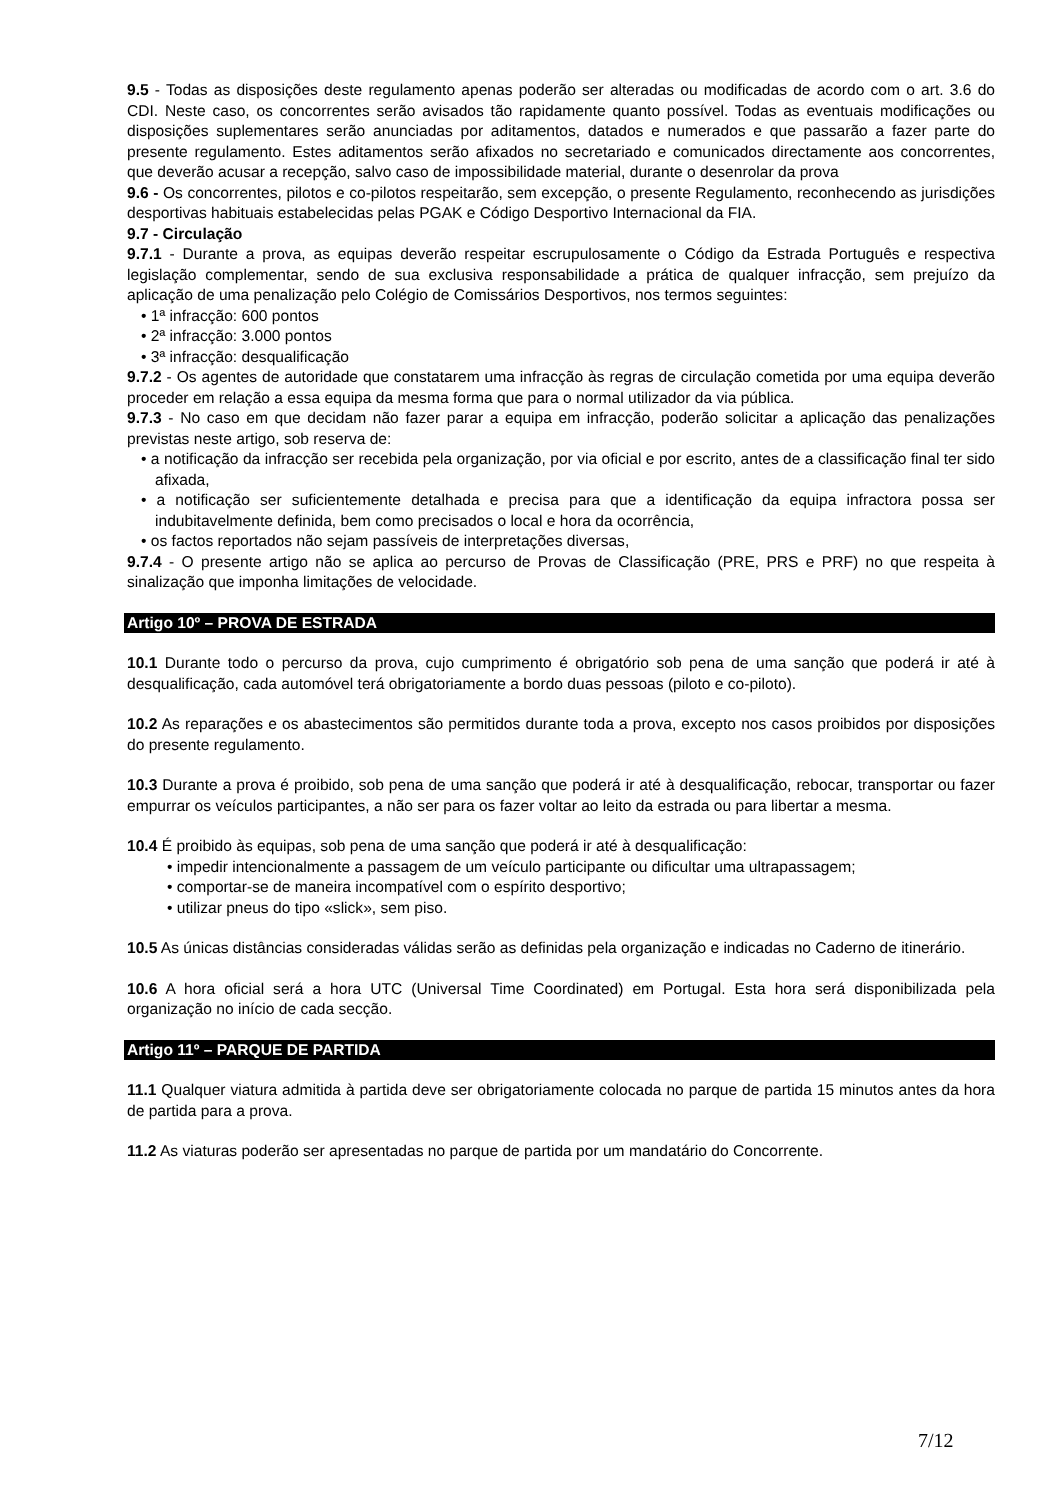9.5 - Todas as disposições deste regulamento apenas poderão ser alteradas ou modificadas de acordo com o art. 3.6 do CDI. Neste caso, os concorrentes serão avisados tão rapidamente quanto possível. Todas as eventuais modificações ou disposições suplementares serão anunciadas por aditamentos, datados e numerados e que passarão a fazer parte do presente regulamento. Estes aditamentos serão afixados no secretariado e comunicados directamente aos concorrentes, que deverão acusar a recepção, salvo caso de impossibilidade material, durante o desenrolar da prova
9.6 - Os concorrentes, pilotos e co-pilotos respeitarão, sem excepção, o presente Regulamento, reconhecendo as jurisdições desportivas habituais estabelecidas pelas PGAK e Código Desportivo Internacional da FIA.
9.7 - Circulação
9.7.1 - Durante a prova, as equipas deverão respeitar escrupulosamente o Código da Estrada Português e respectiva legislação complementar, sendo de sua exclusiva responsabilidade a prática de qualquer infracção, sem prejuízo da aplicação de uma penalização pelo Colégio de Comissários Desportivos, nos termos seguintes:
• 1ª infracção: 600 pontos
• 2ª infracção: 3.000 pontos
• 3ª infracção: desqualificação
9.7.2 - Os agentes de autoridade que constatarem uma infracção às regras de circulação cometida por uma equipa deverão proceder em relação a essa equipa da mesma forma que para o normal utilizador da via pública.
9.7.3 - No caso em que decidam não fazer parar a equipa em infracção, poderão solicitar a aplicação das penalizações previstas neste artigo, sob reserva de:
• a notificação da infracção ser recebida pela organização, por via oficial e por escrito, antes de a classificação final ter sido afixada,
• a notificação ser suficientemente detalhada e precisa para que a identificação da equipa infractora possa ser indubitavelmente definida, bem como precisados o local e hora da ocorrência,
• os factos reportados não sejam passíveis de interpretações diversas,
9.7.4 - O presente artigo não se aplica ao percurso de Provas de Classificação (PRE, PRS e PRF) no que respeita à sinalização que imponha limitações de velocidade.
Artigo 10º – PROVA DE ESTRADA
10.1 Durante todo o percurso da prova, cujo cumprimento é obrigatório sob pena de uma sanção que poderá ir até à desqualificação, cada automóvel terá obrigatoriamente a bordo duas pessoas (piloto e co-piloto).
10.2 As reparações e os abastecimentos são permitidos durante toda a prova, excepto nos casos proibidos por disposições do presente regulamento.
10.3 Durante a prova é proibido, sob pena de uma sanção que poderá ir até à desqualificação, rebocar, transportar ou fazer empurrar os veículos participantes, a não ser para os fazer voltar ao leito da estrada ou para libertar a mesma.
10.4 É proibido às equipas, sob pena de uma sanção que poderá ir até à desqualificação:
• impedir intencionalmente a passagem de um veículo participante ou dificultar uma ultrapassagem;
• comportar-se de maneira incompatível com o espírito desportivo;
• utilizar pneus do tipo «slick», sem piso.
10.5 As únicas distâncias consideradas válidas serão as definidas pela organização e indicadas no Caderno de itinerário.
10.6 A hora oficial será a hora UTC (Universal Time Coordinated) em Portugal. Esta hora será disponibilizada pela organização no início de cada secção.
Artigo 11º – PARQUE DE PARTIDA
11.1 Qualquer viatura admitida à partida deve ser obrigatoriamente colocada no parque de partida 15 minutos antes da hora de partida para a prova.
11.2 As viaturas poderão ser apresentadas no parque de partida por um mandatário do Concorrente.
7/12